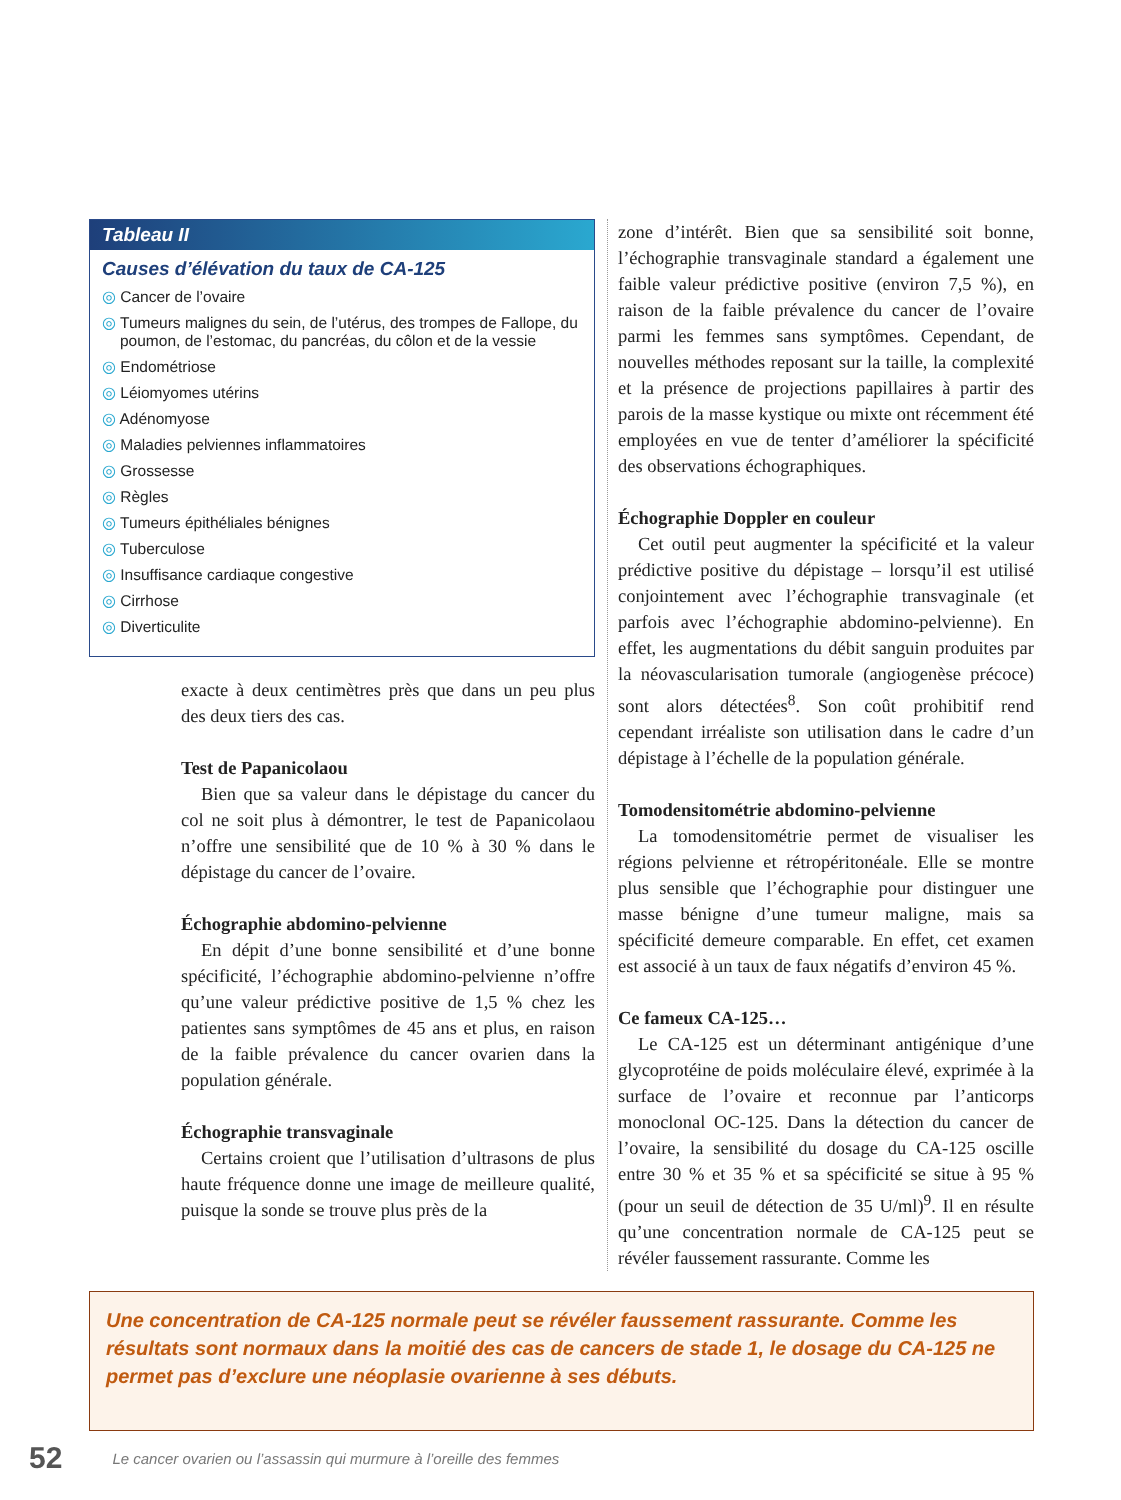Tableau II
Causes d’élévation du taux de CA-125
◎ Cancer de l’ovaire
◎ Tumeurs malignes du sein, de l’utérus, des trompes de Fallope, du poumon, de l’estomac, du pancréas, du côlon et de la vessie
◎ Endométriose
◎ Léiomyomes utérins
◎ Adénomyose
◎ Maladies pelviennes inflammatoires
◎ Grossesse
◎ Règles
◎ Tumeurs épithéliales bénignes
◎ Tuberculose
◎ Insuffisance cardiaque congestive
◎ Cirrhose
◎ Diverticulite
exacte à deux centimètres près que dans un peu plus des deux tiers des cas.
Test de Papanicolaou
Bien que sa valeur dans le dépistage du cancer du col ne soit plus à démontrer, le test de Papanicolaou n’offre une sensibilité que de 10 % à 30 % dans le dépistage du cancer de l’ovaire.
Échographie abdomino-pelvienne
En dépit d’une bonne sensibilité et d’une bonne spécificité, l’échographie abdomino-pelvienne n’offre qu’une valeur prédictive positive de 1,5 % chez les patientes sans symptômes de 45 ans et plus, en raison de la faible prévalence du cancer ovarien dans la population générale.
Échographie transvaginale
Certains croient que l’utilisation d’ultrasons de plus haute fréquence donne une image de meilleure qualité, puisque la sonde se trouve plus près de la
zone d’intérêt. Bien que sa sensibilité soit bonne, l’échographie transvaginale standard a également une faible valeur prédictive positive (environ 7,5 %), en raison de la faible prévalence du cancer de l’ovaire parmi les femmes sans symptômes. Cependant, de nouvelles méthodes reposant sur la taille, la complexité et la présence de projections papillaires à partir des parois de la masse kystique ou mixte ont récemment été employées en vue de tenter d’améliorer la spécificité des observations échographiques.
Échographie Doppler en couleur
Cet outil peut augmenter la spécificité et la valeur prédictive positive du dépistage – lorsqu’il est utilisé conjointement avec l’échographie transvaginale (et parfois avec l’échographie abdomino-pelvienne). En effet, les augmentations du débit sanguin produites par la néovascularisation tumorale (angiogenèse précoce) sont alors détectées<sup>8</sup>. Son coût prohibitif rend cependant irréaliste son utilisation dans le cadre d’un dépistage à l’échelle de la population générale.
Tomodensitométrie abdomino-pelvienne
La tomodensitométrie permet de visualiser les régions pelvienne et rétropéritonéale. Elle se montre plus sensible que l’échographie pour distinguer une masse bénigne d’une tumeur maligne, mais sa spécificité demeure comparable. En effet, cet examen est associé à un taux de faux négatifs d’environ 45 %.
Ce fameux CA-125…
Le CA-125 est un déterminant antigénique d’une glycoprotéine de poids moléculaire élevé, exprimée à la surface de l’ovaire et reconnue par l’anticorps monoclonal OC-125. Dans la détection du cancer de l’ovaire, la sensibilité du dosage du CA-125 oscille entre 30 % et 35 % et sa spécificité se situe à 95 % (pour un seuil de détection de 35 U/ml)<sup>9</sup>. Il en résulte qu’une concentration normale de CA-125 peut se révéler faussement rassurante. Comme les
Une concentration de CA-125 normale peut se révéler faussement rassurante. Comme les résultats sont normaux dans la moitié des cas de cancers de stade 1, le dosage du CA-125 ne permet pas d’exclure une néoplasie ovarienne à ses débuts.
52 Le cancer ovarien ou l’assassin qui murmure à l’oreille des femmes